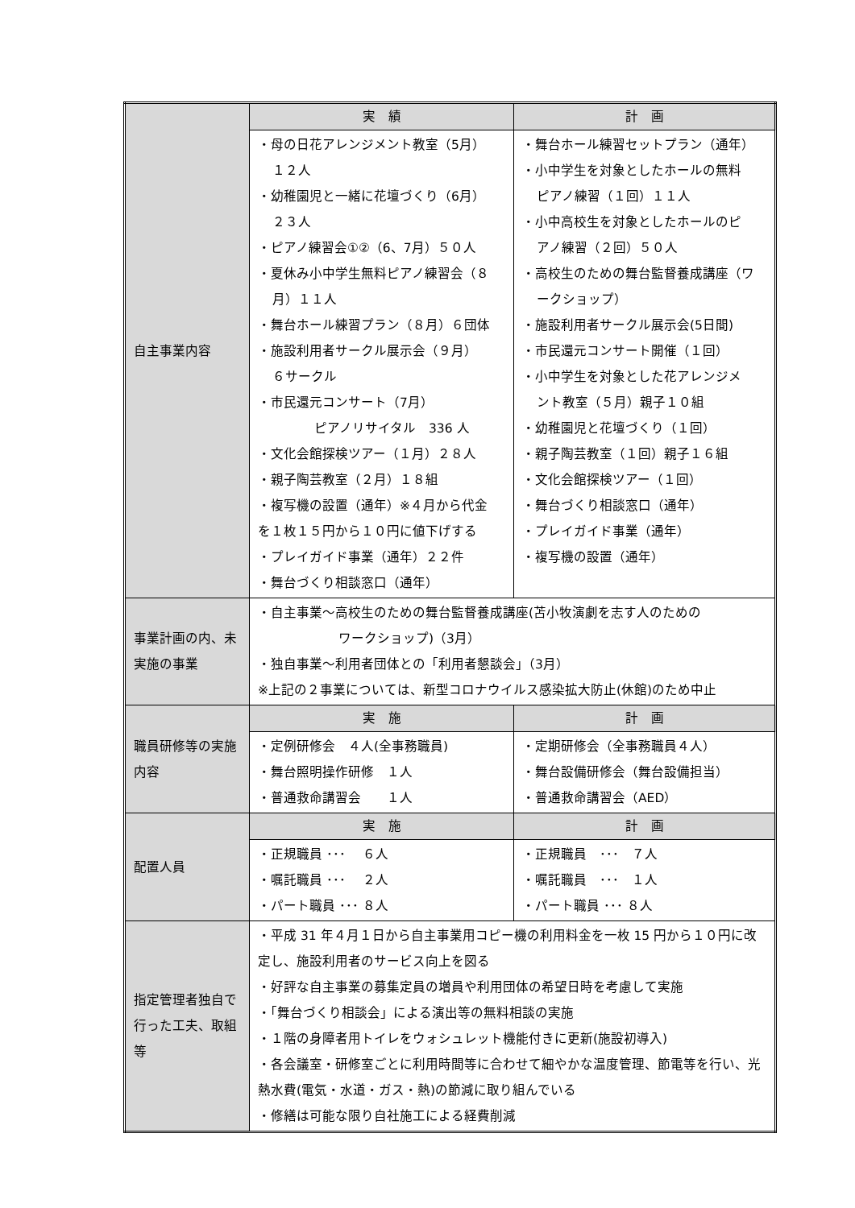| 自主事業内容 | 実 績 | 計 画 |
| | ・母の日花アレンジメント教室（5月） １２人 ・幼稚園児と一緒に花壇づくり（6月） ２３人 ・ピアノ練習会①②（6、7月）５０人 ・夏休み小中学生無料ピアノ練習会（８ 月）１１人 ・舞台ホール練習プラン（８月）６団体 ・施設利用者サークル展示会（９月） ６サークル ・市民還元コンサート（7月） ピアノリサイタル 336 人 ・文化会館探検ツアー（１月）２８人 ・親子陶芸教室（２月）１８組 ・複写機の設置（通年）※４月から代金 を１枚１５円から１０円に値下げする ・プレイガイド事業（通年）２２件 ・舞台づくり相談窓口（通年） | ・舞台ホール練習セットプラン（通年） ・小中学生を対象としたホールの無料 ピアノ練習（１回）１１人 ・小中高校生を対象としたホールのピ アノ練習（２回）５０人 ・高校生のための舞台監督養成講座（ワ ークショップ） ・施設利用者サークル展示会(5日間) ・市民還元コンサート開催（１回） ・小中学生を対象とした花アレンジメ ント教室（５月）親子１０組 ・幼稚園児と花壇づくり（１回） ・親子陶芸教室（１回）親子１６組 ・文化会館探検ツアー（１回） ・舞台づくり相談窓口（通年） ・プレイガイド事業（通年） ・複写機の設置（通年） |
| 事業計画の内、未実施の事業 | ・自主事業～高校生のための舞台監督養成講座(苫小牧演劇を志す人のための ワークショップ)（3月） ・独自事業～利用者団体との「利用者懇談会」（3月） ※上記の２事業については、新型コロナウイルス感染拡大防止(休館)のため中止 | |
| 職員研修等の実施内容 | 実 施 | 計 画 |
| | ・定例研修会 ４人(全事務職員) ・舞台照明操作研修 １人 ・普通救命講習会 １人 | ・定期研修会（全事務職員４人） ・舞台設備研修会（舞台設備担当） ・普通救命講習会（AED） |
| 配置人員 | 実 施 | 計 画 |
| | ・正規職員 ･･･ ６人 ・嘱託職員 ･･･ ２人 ・パート職員 ･･･ ８人 | ・正規職員 ･･･ ７人 ・嘱託職員 ･･･ １人 ・パート職員 ･･･ ８人 |
| 指定管理者独自で行った工夫、取組等 | ・平成 31 年４月１日から自主事業用コピー機の利用料金を一枚 15 円から１０円に改定し、施設利用者のサービス向上を図る ・好評な自主事業の募集定員の増員や利用団体の希望日時を考慮して実施 ・「舞台づくり相談会」による演出等の無料相談の実施 ・１階の身障者用トイレをウォシュレット機能付きに更新(施設初導入) ・各会議室・研修室ごとに利用時間等に合わせて細やかな温度管理、節電等を行い、光熱水費(電気・水道・ガス・熱)の節減に取り組んでいる ・修繕は可能な限り自社施工による経費削減 | |